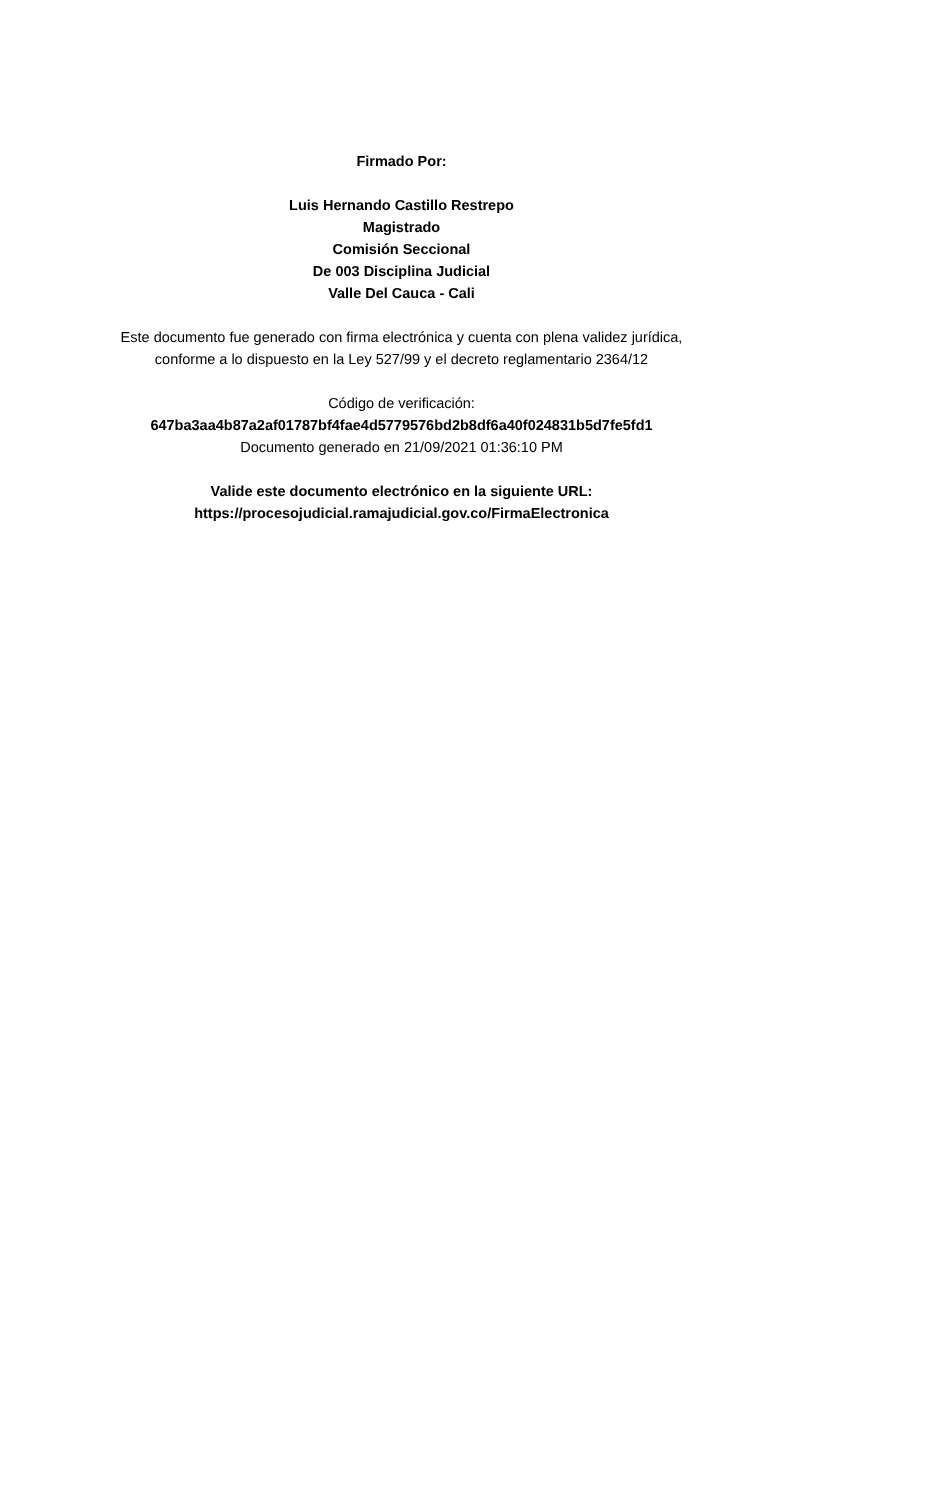Firmado Por:
Luis Hernando Castillo Restrepo
Magistrado
Comisión Seccional
De 003 Disciplina Judicial
Valle Del Cauca - Cali
Este documento fue generado con firma electrónica y cuenta con plena validez jurídica, conforme a lo dispuesto en la Ley 527/99 y el decreto reglamentario 2364/12
Código de verificación:
647ba3aa4b87a2af01787bf4fae4d5779576bd2b8df6a40f024831b5d7fe5fd1
Documento generado en 21/09/2021 01:36:10 PM
Valide este documento electrónico en la siguiente URL:
https://procesojudicial.ramajudicial.gov.co/FirmaElectronica